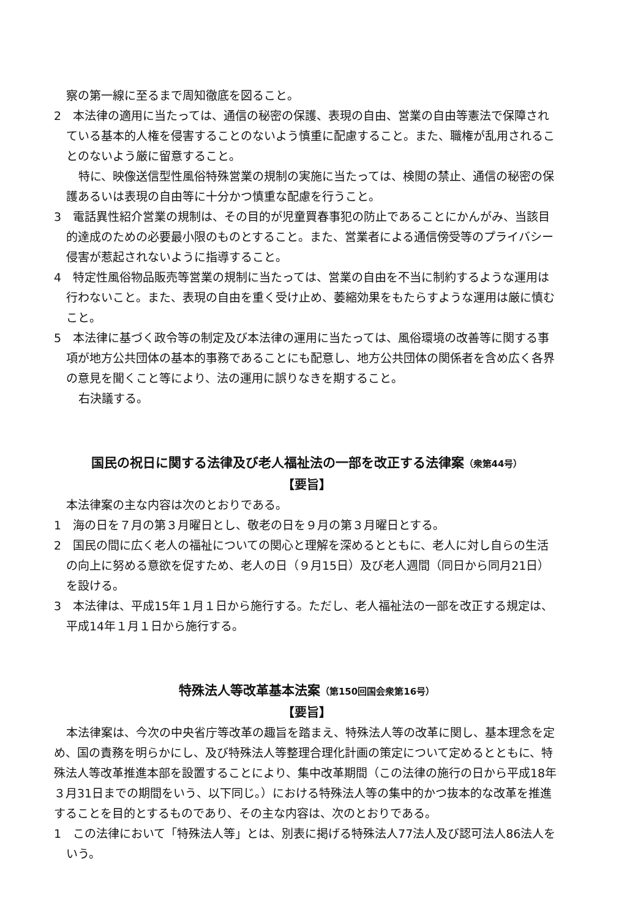察の第一線に至るまで周知徹底を図ること。
2　本法律の適用に当たっては、通信の秘密の保護、表現の自由、営業の自由等憲法で保障されている基本的人権を侵害することのないよう慎重に配慮すること。また、職権が乱用されることのないよう厳に留意すること。
特に、映像送信型性風俗特殊営業の規制の実施に当たっては、検閲の禁止、通信の秘密の保護あるいは表現の自由等に十分かつ慎重な配慮を行うこと。
3　電話異性紹介営業の規制は、その目的が児童買春事犯の防止であることにかんがみ、当該目的達成のための必要最小限のものとすること。また、営業者による通信傍受等のプライバシー侵害が惹起されないように指導すること。
4　特定性風俗物品販売等営業の規制に当たっては、営業の自由を不当に制約するような運用は行わないこと。また、表現の自由を重く受け止め、萎縮効果をもたらすような運用は厳に慎むこと。
5　本法律に基づく政令等の制定及び本法律の運用に当たっては、風俗環境の改善等に関する事項が地方公共団体の基本的事務であることにも配意し、地方公共団体の関係者を含め広く各界の意見を聞くこと等により、法の運用に誤りなきを期すること。
右決議する。
国民の祝日に関する法律及び老人福祉法の一部を改正する法律案（衆第44号）
【要旨】
本法律案の主な内容は次のとおりである。
1　海の日を７月の第３月曜日とし、敬老の日を９月の第３月曜日とする。
2　国民の間に広く老人の福祉についての関心と理解を深めるとともに、老人に対し自らの生活の向上に努める意欲を促すため、老人の日（９月15日）及び老人週間（同日から同月21日）を設ける。
3　本法律は、平成15年１月１日から施行する。ただし、老人福祉法の一部を改正する規定は、平成14年１月１日から施行する。
特殊法人等改革基本法案（第150回国会衆第16号）
【要旨】
本法律案は、今次の中央省庁等改革の趣旨を踏まえ、特殊法人等の改革に関し、基本理念を定め、国の責務を明らかにし、及び特殊法人等整理合理化計画の策定について定めるとともに、特殊法人等改革推進本部を設置することにより、集中改革期間（この法律の施行の日から平成18年３月31日までの期間をいう、以下同じ。）における特殊法人等の集中的かつ抜本的な改革を推進することを目的とするものであり、その主な内容は、次のとおりである。
1　この法律において「特殊法人等」とは、別表に掲げる特殊法人77法人及び認可法人86法人をいう。